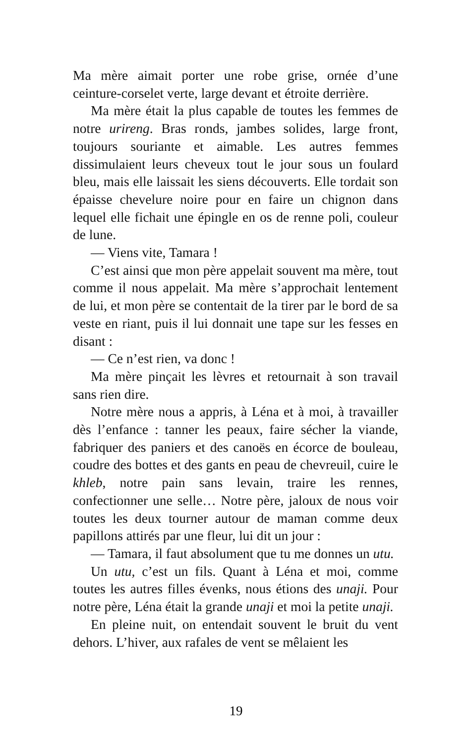Ma mère aimait porter une robe grise, ornée d’une ceinture-corselet verte, large devant et étroite derrière.
Ma mère était la plus capable de toutes les femmes de notre urireng. Bras ronds, jambes solides, large front, toujours souriante et aimable. Les autres femmes dissimulaient leurs cheveux tout le jour sous un foulard bleu, mais elle laissait les siens découverts. Elle tordait son épaisse chevelure noire pour en faire un chignon dans lequel elle fichait une épingle en os de renne poli, couleur de lune.
— Viens vite, Tamara !
C’est ainsi que mon père appelait souvent ma mère, tout comme il nous appelait. Ma mère s’approchait lentement de lui, et mon père se contentait de la tirer par le bord de sa veste en riant, puis il lui donnait une tape sur les fesses en disant :
— Ce n’est rien, va donc !
Ma mère pinçait les lèvres et retournait à son travail sans rien dire.
Notre mère nous a appris, à Léna et à moi, à travailler dès l’enfance : tanner les peaux, faire sécher la viande, fabriquer des paniers et des canoës en écorce de bouleau, coudre des bottes et des gants en peau de chevreuil, cuire le khleb, notre pain sans levain, traire les rennes, confectionner une selle… Notre père, jaloux de nous voir toutes les deux tourner autour de maman comme deux papillons attirés par une fleur, lui dit un jour :
— Tamara, il faut absolument que tu me donnes un utu.
Un utu, c’est un fils. Quant à Léna et moi, comme toutes les autres filles évenks, nous étions des unaji. Pour notre père, Léna était la grande unaji et moi la petite unaji.
En pleine nuit, on entendait souvent le bruit du vent dehors. L’hiver, aux rafales de vent se mêlaient les
19